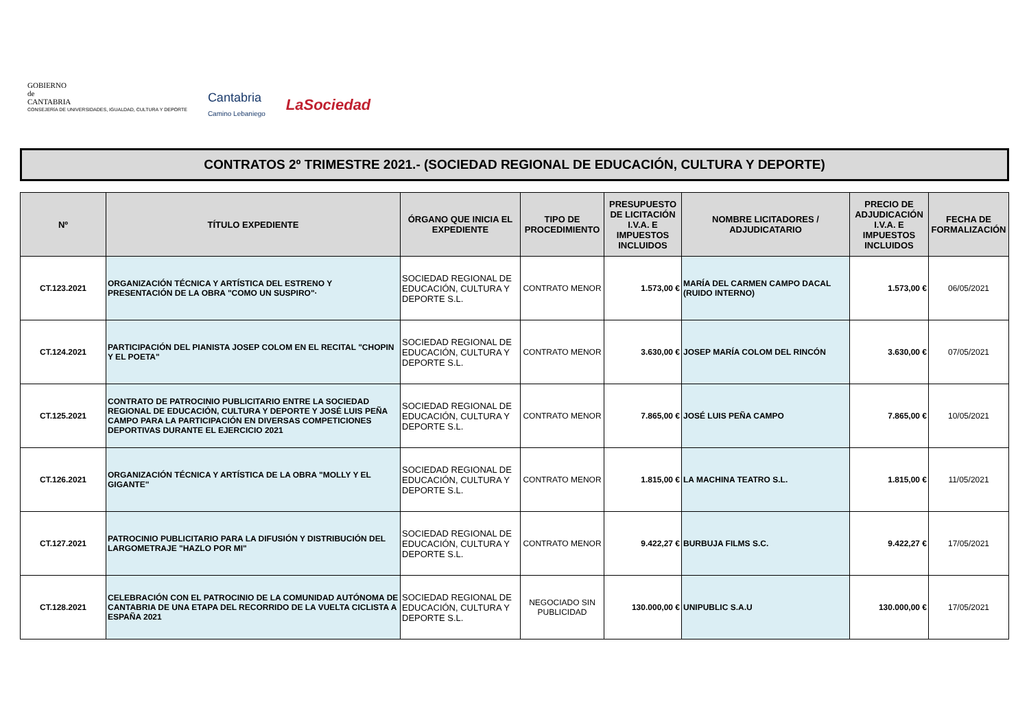GOBIERNO
de
CANTABRIA
CONSEJERÍA DE UNIVERSIDADES, IGUALDAD, CULTURA Y DEPORTE
Cantabria
Camino Lebaniego
LaSociedad
CONTRATOS 2º TRIMESTRE 2021.- (SOCIEDAD REGIONAL DE EDUCACIÓN, CULTURA Y DEPORTE)
| Nº | TÍTULO EXPEDIENTE | ÓRGANO QUE INICIA EL EXPEDIENTE | TIPO DE PROCEDIMIENTO | PRESUPUESTO DE LICITACIÓN I.V.A. E IMPUESTOS INCLUIDOS | NOMBRE LICITADORES / ADJUDICATARIO | PRECIO DE ADJUDICACIÓN I.V.A. E IMPUESTOS INCLUIDOS | FECHA DE FORMALIZACIÓN |
| --- | --- | --- | --- | --- | --- | --- | --- |
| CT.123.2021 | ORGANIZACIÓN TÉCNICA Y ARTÍSTICA DEL ESTRENO Y PRESENTACIÓN DE LA OBRA "COMO UN SUSPIRO"· | SOCIEDAD REGIONAL DE EDUCACIÓN, CULTURA Y DEPORTE S.L. | CONTRATO MENOR | 1.573,00 € | MARÍA DEL CARMEN CAMPO DACAL (RUIDO INTERNO) | 1.573,00 € | 06/05/2021 |
| CT.124.2021 | PARTICIPACIÓN DEL PIANISTA JOSEP COLOM EN EL RECITAL "CHOPIN Y EL POETA" | SOCIEDAD REGIONAL DE EDUCACIÓN, CULTURA Y DEPORTE S.L. | CONTRATO MENOR | 3.630,00 € | JOSEP MARÍA COLOM DEL RINCÓN | 3.630,00 € | 07/05/2021 |
| CT.125.2021 | CONTRATO DE PATROCINIO PUBLICITARIO ENTRE LA SOCIEDAD REGIONAL DE EDUCACIÓN, CULTURA Y DEPORTE Y JOSÉ LUIS PEÑA CAMPO PARA LA PARTICIPACIÓN EN DIVERSAS COMPETICIONES DEPORTIVAS DURANTE EL EJERCICIO 2021 | SOCIEDAD REGIONAL DE EDUCACIÓN, CULTURA Y DEPORTE S.L. | CONTRATO MENOR | 7.865,00 € | JOSÉ LUIS PEÑA CAMPO | 7.865,00 € | 10/05/2021 |
| CT.126.2021 | ORGANIZACIÓN TÉCNICA Y ARTÍSTICA DE LA OBRA "MOLLY Y EL GIGANTE" | SOCIEDAD REGIONAL DE EDUCACIÓN, CULTURA Y DEPORTE S.L. | CONTRATO MENOR | 1.815,00 € | LA MACHINA TEATRO S.L. | 1.815,00 € | 11/05/2021 |
| CT.127.2021 | PATROCINIO PUBLICITARIO PARA LA DIFUSIÓN Y DISTRIBUCIÓN DEL LARGOMETRAJE "HAZLO POR MI" | SOCIEDAD REGIONAL DE EDUCACIÓN, CULTURA Y DEPORTE S.L. | CONTRATO MENOR | 9.422,27 € | BURBUJA FILMS S.C. | 9.422,27 € | 17/05/2021 |
| CT.128.2021 | CELEBRACIÓN CON EL PATROCINIO DE LA COMUNIDAD AUTÓNOMA DE CANTABRIA DE UNA ETAPA DEL RECORRIDO DE LA VUELTA CICLISTA A ESPAÑA 2021 | SOCIEDAD REGIONAL DE EDUCACIÓN, CULTURA Y DEPORTE S.L. | NEGOCIADO SIN PUBLICIDAD | 130.000,00 € | UNIPUBLIC S.A.U | 130.000,00 € | 17/05/2021 |